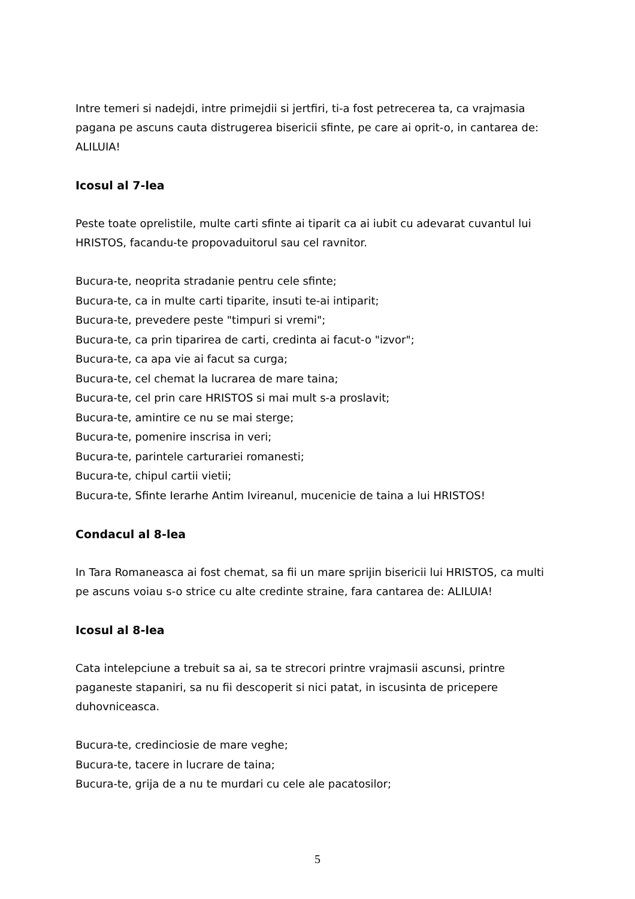Intre temeri si nadejdi, intre primejdii si jertfiri, ti-a fost petrecerea ta, ca vrajmasia pagana pe ascuns cauta distrugerea bisericii sfinte, pe care ai oprit-o, in cantarea de: ALILUIA!
Icosul al 7-lea
Peste toate oprelistile, multe carti sfinte ai tiparit ca ai iubit cu adevarat cuvantul lui HRISTOS, facandu-te propovaduitorul sau cel ravnitor.
Bucura-te, neoprita stradanie pentru cele sfinte;
Bucura-te, ca in multe carti tiparite, insuti te-ai intiparit;
Bucura-te, prevedere peste "timpuri si vremi";
Bucura-te, ca prin tiparirea de carti, credinta ai facut-o "izvor";
Bucura-te, ca apa vie ai facut sa curga;
Bucura-te, cel chemat la lucrarea de mare taina;
Bucura-te, cel prin care HRISTOS si mai mult s-a proslavit;
Bucura-te, amintire ce nu se mai sterge;
Bucura-te, pomenire inscrisa in veri;
Bucura-te, parintele carturariei romanesti;
Bucura-te, chipul cartii vietii;
Bucura-te, Sfinte Ierarhe Antim Ivireanul, mucenicie de taina a lui HRISTOS!
Condacul al 8-lea
In Tara Romaneasca ai fost chemat, sa fii un mare sprijin bisericii lui HRISTOS, ca multi pe ascuns voiau s-o strice cu alte credinte straine, fara cantarea de: ALILUIA!
Icosul al 8-lea
Cata intelepciune a trebuit sa ai, sa te strecori printre vrajmasii ascunsi, printre paganeste stapaniri, sa nu fii descoperit si nici patat, in iscusinta de pricepere duhovniceasca.
Bucura-te, credinciosie de mare veghe;
Bucura-te, tacere in lucrare de taina;
Bucura-te, grija de a nu te murdari cu cele ale pacatosilor;
5